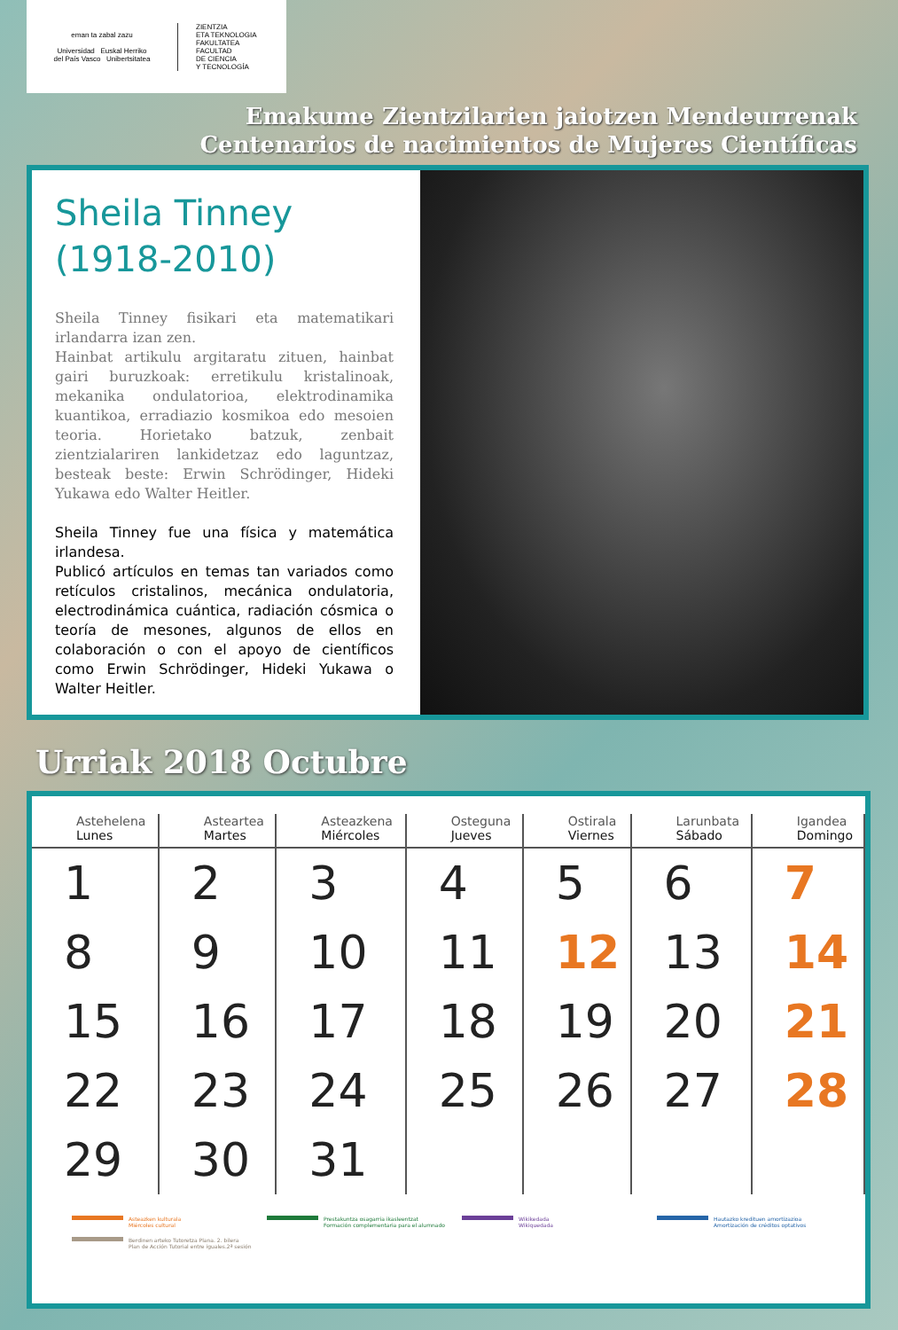eman ta zabal zazu
Universidad Euskal Herriko
del País Vasco Unibertsitatea
ZIENTZIA
ETA TEKNOLOGIA
FAKULTATEA
FACULTAD
DE CIENCIA
Y TECNOLOGÍA
Emakume Zientzilarien jaiotzen Mendeurrenak
Centenarios de nacimientos de Mujeres Científicas
Sheila Tinney
(1918-2010)
Sheila Tinney fisikari eta matematikari irlandarra izan zen.
Hainbat artikulu argitaratu zituen, hainbat gairi buruzkoak: erretikulu kristalinoak, mekanika ondulatorioa, elektrodinamika kuantikoa, erradiazio kosmikoa edo mesoien teoria. Horietako batzuk, zenbait zientzialariren lankidetzaz edo laguntzaz, besteak beste: Erwin Schrödinger, Hideki Yukawa edo Walter Heitler.
Sheila Tinney fue una física y matemática irlandesa.
Publicó artículos en temas tan variados como retículos cristalinos, mecánica ondulatoria, electrodinámica cuántica, radiación cósmica o teoría de mesones, algunos de ellos en colaboración o con el apoyo de científicos como Erwin Schrödinger, Hideki Yukawa o Walter Heitler.
Urriak 2018 Octubre
| Astehelena Lunes | Asteartea Martes | Asteazkena Miércoles | Osteguna Jueves | Ostirala Viernes | Larunbata Sábado | Igandea Domingo |
| --- | --- | --- | --- | --- | --- | --- |
| 1 | 2 | 3 | 4 | 5 | 6 | 7 |
| 8 | 9 | 10 | 11 | 12 | 13 | 14 |
| 15 | 16 | 17 | 18 | 19 | 20 | 21 |
| 22 | 23 | 24 | 25 | 26 | 27 | 28 |
| 29 | 30 | 31 | | | | |
Asteazken kulturala
Miércoles cultural
Prestakuntza osagarria ikasleentzat
Formación complementaria para el alumnado
Wikikedada
Wikiquedada
Hautazko kredituen amortizazioa
Amortización de créditos optativos
Berdinen arteko Tutoretza Plana. 2. bilera
Plan de Acción Tutorial entre iguales.2ª sesión